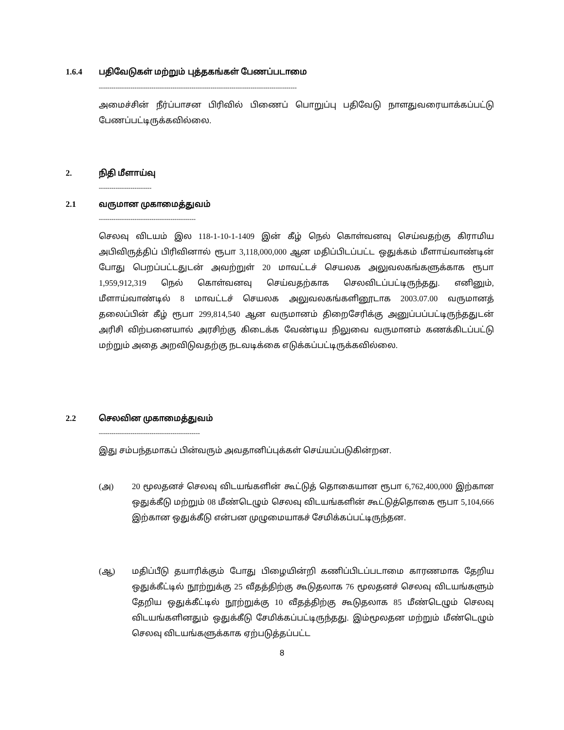1.6.4 பதிவேடுகள் மற்றும் புத்தகங்கள் பேணப்படாமை
----------------------------------------------------------------------------------------------
அமைச்சின் நீர்ப்பாசன பிரிவில் பிணைப் பொறுப்பு பதிவேடு நாளதுவரையாக்கப்பட்டு பேணப்பட்டிருக்கவில்லை.
2. நிதி மீளாய்வு
-------------------------
2.1 வருமான முகாமைத்துவம்
----------------------------------------------
செலவு விடயம் இல 118-1-10-1-1409 இன் கீழ் நெல் கொள்வனவு செய்வதற்கு கிராமிய அபிவிருத்திப் பிரிவினால் ரூபா 3,118,000,000 ஆன மதிப்பிடப்பட்ட ஒதுக்கம் மீளாய்வாண்டின் போது பெறப்பட்டதுடன் அவற்றுள் 20 மாவட்டச் செயலக அலுவலகங்களுக்காக ரூபா 1,959,912,319 நெல் கொள்வனவு செய்வதற்காக செலவிடப்பட்டிருந்தது. எனினும், மீளாய்வாண்டில் 8 மாவட்டச் செயலக அலுவலகங்களினூடாக 2003.07.00 வருமானத் தலைப்பின் கீழ் ரூபா 299,814,540 ஆன வருமானம் திறைசேரிக்கு அனுப்பப்பட்டிருந்ததுடன் அரிசி விற்பனையால் அரசிற்கு கிடைக்க வேண்டிய நிலுவை வருமானம் கணக்கிடப்பட்டு மற்றும் அதை அறவிடுவதற்கு நடவடிக்கை எடுக்கப்பட்டிருக்கவில்லை.
2.2 செலவின முகாமைத்துவம்
------------------------------------------------
இது சம்பந்தமாகப் பின்வரும் அவதானிப்புக்கள் செய்யப்படுகின்றன.
(அ) 20 மூலதனச் செலவு விடயங்களின் கூட்டுத் தொகையான ரூபா 6,762,400,000 இற்கான ஒதுக்கீடு மற்றும் 08 மீண்டெழும் செலவு விடயங்களின் கூட்டுத்தொகை ரூபா 5,104,666 இற்கான ஒதுக்கீடு என்பன முழுமையாகச் சேமிக்கப்பட்டிருந்தன.
(ஆ) மதிப்பீடு தயாரிக்கும் போது பிழையின்றி கணிப்பிடப்படாமை காரணமாக தேறிய ஒதுக்கீட்டில் நூற்றுக்கு 25 வீதத்திற்கு கூடுதலாக 76 மூலதனச் செலவு விடயங்களும் தேறிய ஒதுக்கீட்டில் நூற்றுக்கு 10 வீதத்திற்கு கூடுதலாக 85 மீண்டெழும் செலவு விடயங்களினதும் ஒதுக்கீடு சேமிக்கப்பட்டிருந்தது. இம்மூலதன மற்றும் மீண்டெழும் செலவு விடயங்களுக்காக ஏற்படுத்தப்பட்ட
8